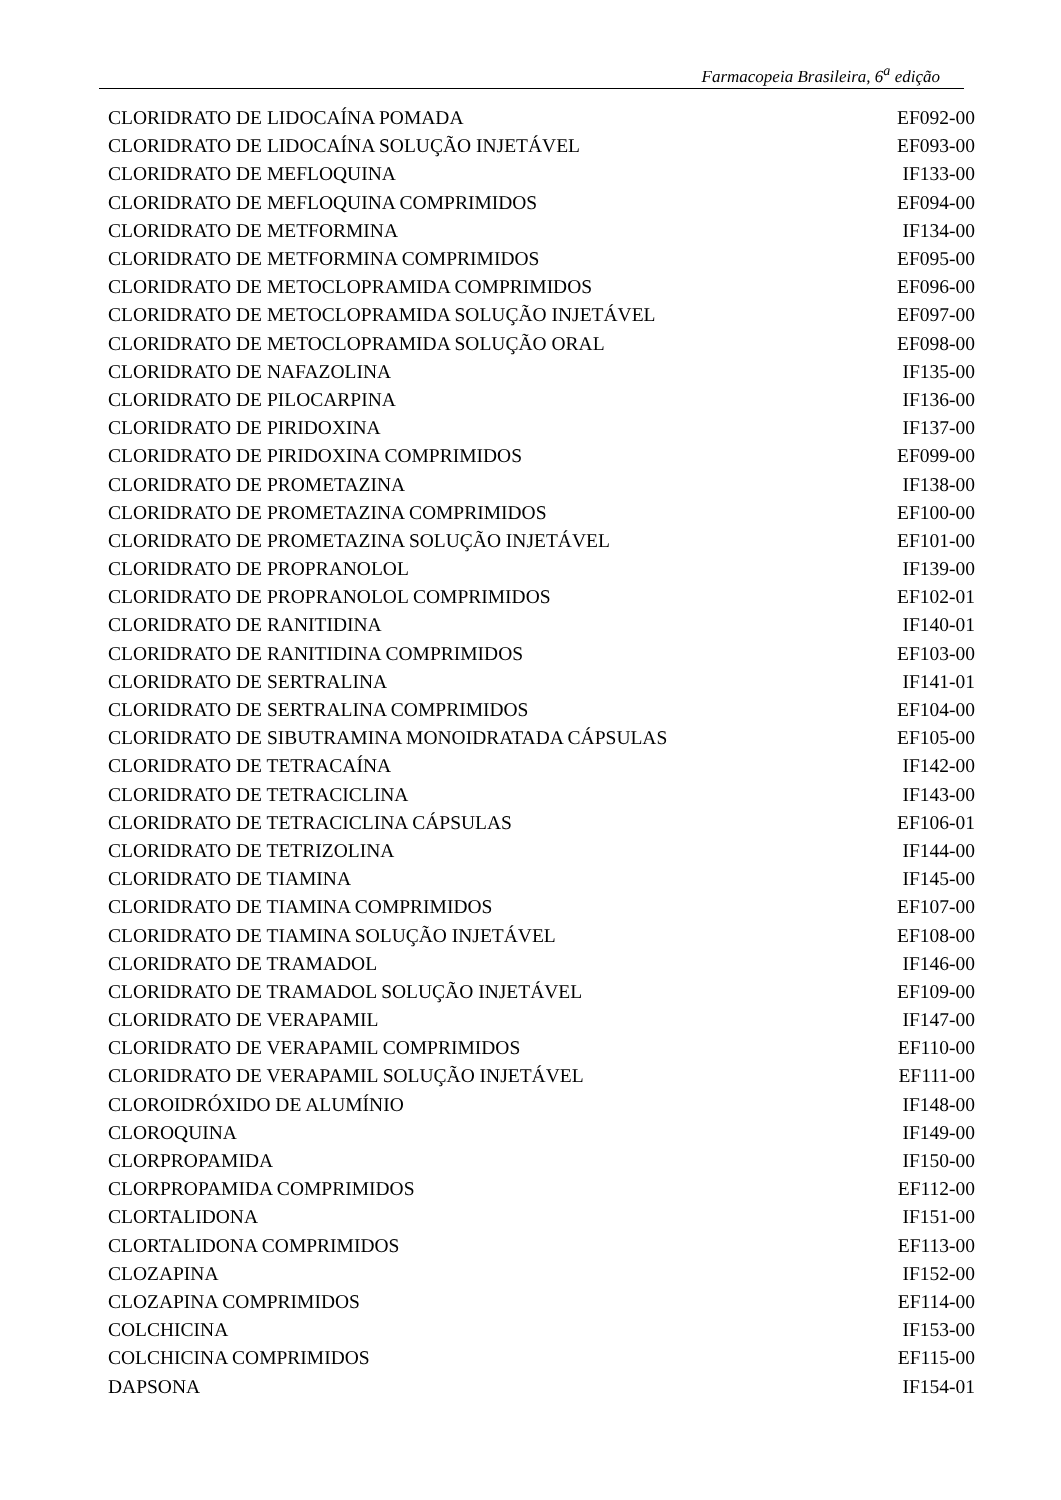Farmacopeia Brasileira, 6<sup>a</sup> edição
| CLORIDRATO DE LIDOCAÍNA POMADA | EF092-00 |
| CLORIDRATO DE LIDOCAÍNA SOLUÇÃO INJETÁVEL | EF093-00 |
| CLORIDRATO DE MEFLOQUINA | IF133-00 |
| CLORIDRATO DE MEFLOQUINA COMPRIMIDOS | EF094-00 |
| CLORIDRATO DE METFORMINA | IF134-00 |
| CLORIDRATO DE METFORMINA COMPRIMIDOS | EF095-00 |
| CLORIDRATO DE METOCLOPRAMIDA COMPRIMIDOS | EF096-00 |
| CLORIDRATO DE METOCLOPRAMIDA SOLUÇÃO INJETÁVEL | EF097-00 |
| CLORIDRATO DE METOCLOPRAMIDA SOLUÇÃO ORAL | EF098-00 |
| CLORIDRATO DE NAFAZOLINA | IF135-00 |
| CLORIDRATO DE PILOCARPINA | IF136-00 |
| CLORIDRATO DE PIRIDOXINA | IF137-00 |
| CLORIDRATO DE PIRIDOXINA COMPRIMIDOS | EF099-00 |
| CLORIDRATO DE PROMETAZINA | IF138-00 |
| CLORIDRATO DE PROMETAZINA COMPRIMIDOS | EF100-00 |
| CLORIDRATO DE PROMETAZINA SOLUÇÃO INJETÁVEL | EF101-00 |
| CLORIDRATO DE PROPRANOLOL | IF139-00 |
| CLORIDRATO DE PROPRANOLOL COMPRIMIDOS | EF102-01 |
| CLORIDRATO DE RANITIDINA | IF140-01 |
| CLORIDRATO DE RANITIDINA COMPRIMIDOS | EF103-00 |
| CLORIDRATO DE SERTRALINA | IF141-01 |
| CLORIDRATO DE SERTRALINA COMPRIMIDOS | EF104-00 |
| CLORIDRATO DE SIBUTRAMINA MONOIDRATADA CÁPSULAS | EF105-00 |
| CLORIDRATO DE TETRACAÍNA | IF142-00 |
| CLORIDRATO DE TETRACICLINA | IF143-00 |
| CLORIDRATO DE TETRACICLINA CÁPSULAS | EF106-01 |
| CLORIDRATO DE TETRIZOLINA | IF144-00 |
| CLORIDRATO DE TIAMINA | IF145-00 |
| CLORIDRATO DE TIAMINA COMPRIMIDOS | EF107-00 |
| CLORIDRATO DE TIAMINA SOLUÇÃO INJETÁVEL | EF108-00 |
| CLORIDRATO DE TRAMADOL | IF146-00 |
| CLORIDRATO DE TRAMADOL SOLUÇÃO INJETÁVEL | EF109-00 |
| CLORIDRATO DE VERAPAMIL | IF147-00 |
| CLORIDRATO DE VERAPAMIL COMPRIMIDOS | EF110-00 |
| CLORIDRATO DE VERAPAMIL SOLUÇÃO INJETÁVEL | EF111-00 |
| CLOROIDRÓXIDO DE ALUMÍNIO | IF148-00 |
| CLOROQUINA | IF149-00 |
| CLORPROPAMIDA | IF150-00 |
| CLORPROPAMIDA COMPRIMIDOS | EF112-00 |
| CLORTALIDONA | IF151-00 |
| CLORTALIDONA COMPRIMIDOS | EF113-00 |
| CLOZAPINA | IF152-00 |
| CLOZAPINA COMPRIMIDOS | EF114-00 |
| COLCHICINA | IF153-00 |
| COLCHICINA COMPRIMIDOS | EF115-00 |
| DAPSONA | IF154-01 |